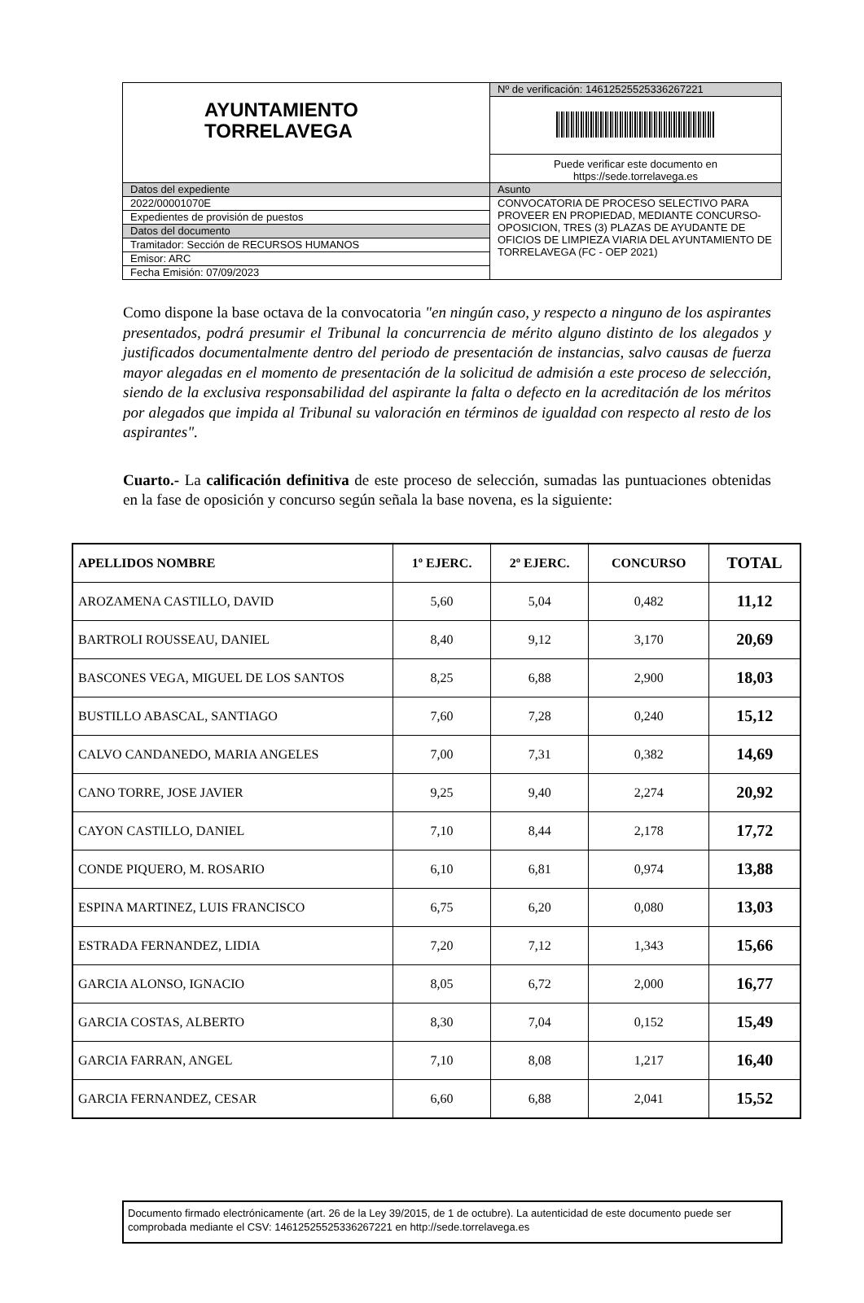| AYUNTAMIENTO TORRELAVEGA | Nº de verificación: 14612525525336267221 |
| | Puede verificar este documento en https://sede.torrelavega.es |
| Datos del expediente | Asunto |
| 2022/00001070E | CONVOCATORIA DE PROCESO SELECTIVO PARA PROVEER EN PROPIEDAD, MEDIANTE CONCURSO-OPOSICION, TRES (3) PLAZAS DE AYUDANTE DE OFICIOS DE LIMPIEZA VIARIA DEL AYUNTAMIENTO DE TORRELAVEGA (FC - OEP 2021) |
| Expedientes de provisión de puestos | |
| Datos del documento | |
| Tramitador: Sección de RECURSOS HUMANOS | |
| Emisor: ARC | |
| Fecha Emisión: 07/09/2023 | |
Como dispone la base octava de la convocatoria "en ningún caso, y respecto a ninguno de los aspirantes presentados, podrá presumir el Tribunal la concurrencia de mérito alguno distinto de los alegados y justificados documentalmente dentro del periodo de presentación de instancias, salvo causas de fuerza mayor alegadas en el momento de presentación de la solicitud de admisión a este proceso de selección, siendo de la exclusiva responsabilidad del aspirante la falta o defecto en la acreditación de los méritos por alegados que impida al Tribunal su valoración en términos de igualdad con respecto al resto de los aspirantes".
Cuarto.- La calificación definitiva de este proceso de selección, sumadas las puntuaciones obtenidas en la fase de oposición y concurso según señala la base novena, es la siguiente:
| APELLIDOS NOMBRE | 1º EJERC. | 2º EJERC. | CONCURSO | TOTAL |
| --- | --- | --- | --- | --- |
| AROZAMENA CASTILLO, DAVID | 5,60 | 5,04 | 0,482 | 11,12 |
| BARTROLI ROUSSEAU, DANIEL | 8,40 | 9,12 | 3,170 | 20,69 |
| BASCONES VEGA, MIGUEL DE LOS SANTOS | 8,25 | 6,88 | 2,900 | 18,03 |
| BUSTILLO ABASCAL, SANTIAGO | 7,60 | 7,28 | 0,240 | 15,12 |
| CALVO CANDANEDO, MARIA ANGELES | 7,00 | 7,31 | 0,382 | 14,69 |
| CANO TORRE, JOSE JAVIER | 9,25 | 9,40 | 2,274 | 20,92 |
| CAYON CASTILLO, DANIEL | 7,10 | 8,44 | 2,178 | 17,72 |
| CONDE PIQUERO, M. ROSARIO | 6,10 | 6,81 | 0,974 | 13,88 |
| ESPINA MARTINEZ, LUIS FRANCISCO | 6,75 | 6,20 | 0,080 | 13,03 |
| ESTRADA FERNANDEZ, LIDIA | 7,20 | 7,12 | 1,343 | 15,66 |
| GARCIA ALONSO, IGNACIO | 8,05 | 6,72 | 2,000 | 16,77 |
| GARCIA COSTAS, ALBERTO | 8,30 | 7,04 | 0,152 | 15,49 |
| GARCIA FARRAN, ANGEL | 7,10 | 8,08 | 1,217 | 16,40 |
| GARCIA FERNANDEZ, CESAR | 6,60 | 6,88 | 2,041 | 15,52 |
Documento firmado electrónicamente (art. 26 de la Ley 39/2015, de 1 de octubre). La autenticidad de este documento puede ser comprobada mediante el CSV: 14612525525336267221 en http://sede.torrelavega.es